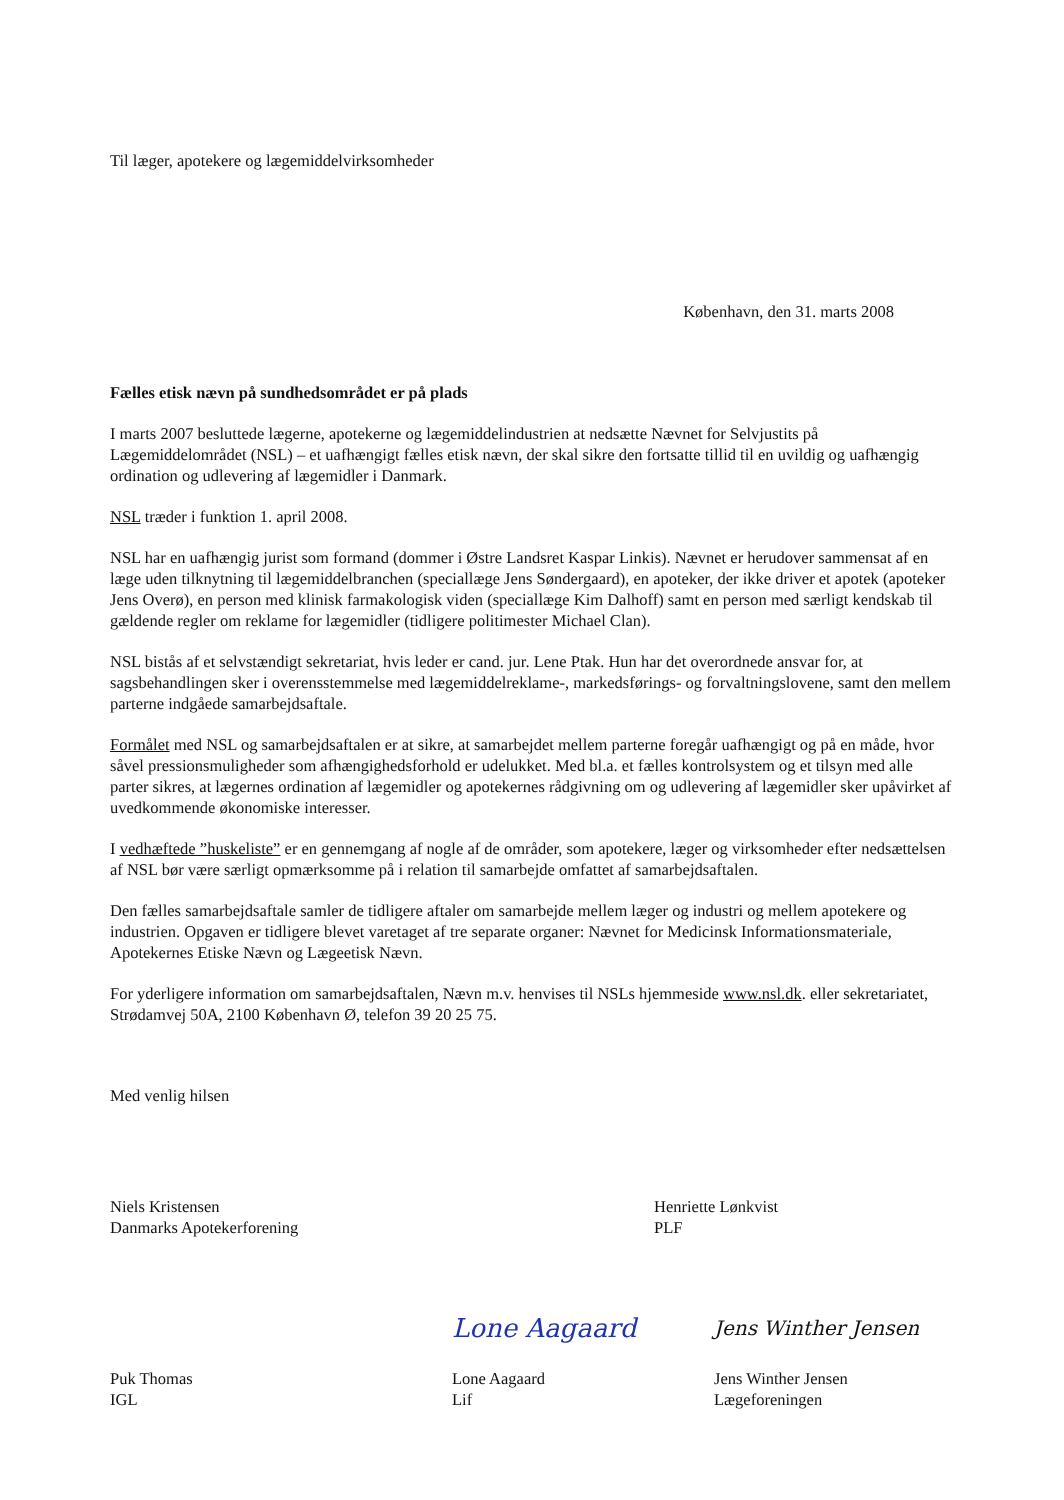Til læger, apotekere og lægemiddelvirksomheder
København, den 31. marts 2008
Fælles etisk nævn på sundhedsområdet er på plads
I marts 2007 besluttede lægerne, apotekerne og lægemiddelindustrien at nedsætte Nævnet for Selvjustits på Lægemiddelområdet (NSL) – et uafhængigt fælles etisk nævn, der skal sikre den fortsatte tillid til en uvildig og uafhængig ordination og udlevering af lægemidler i Danmark.
NSL træder i funktion 1. april 2008.
NSL har en uafhængig jurist som formand (dommer i Østre Landsret Kaspar Linkis). Nævnet er herudover sammensat af en læge uden tilknytning til lægemiddelbranchen (speciallæge Jens Søndergaard), en apoteker, der ikke driver et apotek (apoteker Jens Overø), en person med klinisk farmakologisk viden (speciallæge Kim Dalhoff) samt en person med særligt kendskab til gældende regler om reklame for lægemidler (tidligere politimester Michael Clan).
NSL bistås af et selvstændigt sekretariat, hvis leder er cand. jur. Lene Ptak. Hun har det overordnede ansvar for, at sagsbehandlingen sker i overensstemmelse med lægemiddelreklame-, markedsførings- og forvaltningslovene, samt den mellem parterne indgåede samarbejdsaftale.
Formålet med NSL og samarbejdsaftalen er at sikre, at samarbejdet mellem parterne foregår uafhængigt og på en måde, hvor såvel pressionsmuligheder som afhængighedsforhold er udelukket. Med bl.a. et fælles kontrolsystem og et tilsyn med alle parter sikres, at lægernes ordination af lægemidler og apotekernes rådgivning om og udlevering af lægemidler sker upåvirket af uvedkommende økonomiske interesser.
I vedhæftede ”huskeliste” er en gennemgang af nogle af de områder, som apotekere, læger og virksomheder efter nedsættelsen af NSL bør være særligt opmærksomme på i relation til samarbejde omfattet af samarbejdsaftalen.
Den fælles samarbejdsaftale samler de tidligere aftaler om samarbejde mellem læger og industri og mellem apotekere og industrien. Opgaven er tidligere blevet varetaget af tre separate organer: Nævnet for Medicinsk Informationsmateriale, Apotekernes Etiske Nævn og Lægeetisk Nævn.
For yderligere information om samarbejdsaftalen, Nævn m.v. henvises til NSLs hjemmeside www.nsl.dk. eller sekretariatet, Strødamvej 50A, 2100 København Ø, telefon 39 20 25 75.
Med venlig hilsen
Niels Kristensen
Danmarks Apotekerforening
Henriette Lønkvist
PLF
Puk Thomas
IGL
Lone Aagaard
Lone Aagaard
Lif
Jens Winther Jensen
Jens Winther Jensen
Lægeforeningen